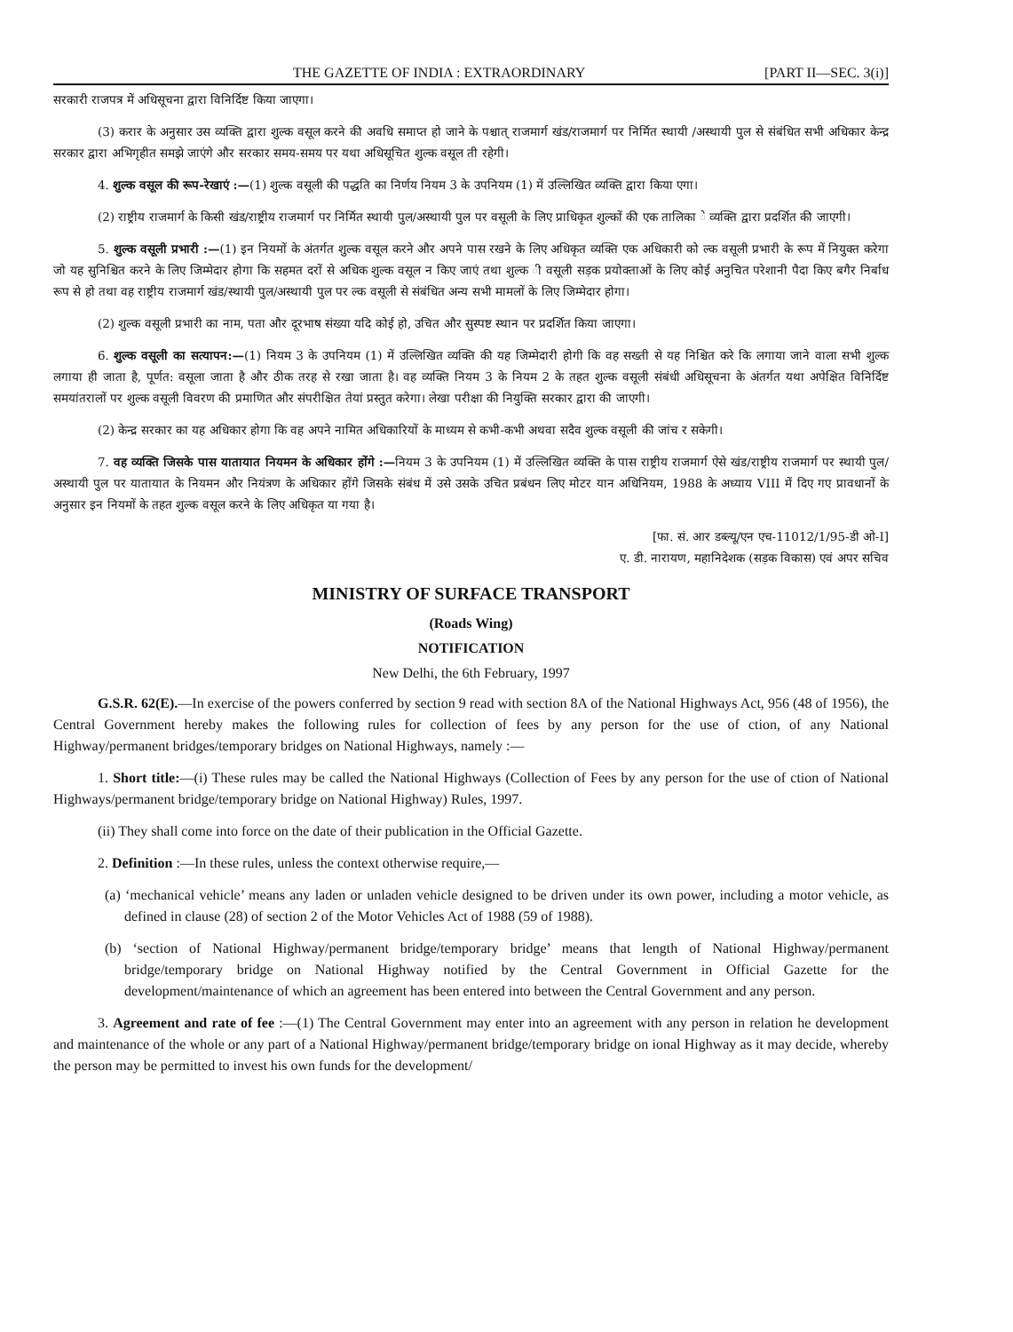THE GAZETTE OF INDIA : EXTRAORDINARY [PART II—SEC. 3(i)]
सरकारी राजपत्र में अधिसूचना द्वारा विनिर्दिष्ट किया जाएगा।
(3) करार के अनुसार उस व्यक्ति द्वारा शुल्क वसूल करने की अवधि समाप्त हो जाने के पश्चात् राजमार्ग खंड/राजमार्ग पर निर्मित स्थायी /अस्थायी पुल से संबंधित सभी अधिकार केन्द्र सरकार द्वारा अभिगृहीत समझे जाएंगे और सरकार समय-समय पर यथा अधिसूचित शुल्क वसूल ती रहेगी।
4. शुल्क वसूल की रूप-रेखाएं :—(1) शुल्क वसूली की पद्धति का निर्णय नियम 3 के उपनियम (1) में उल्लिखित व्यक्ति द्वारा किया एगा।
(2) राष्ट्रीय राजमार्ग के किसी खंड/राष्ट्रीय राजमार्ग पर निर्मित स्थायी पुल/अस्थायी पुल पर वसूली के लिए प्राधिकृत शुल्कों की एक तालिका े व्यक्ति द्वारा प्रदर्शित की जाएगी।
5. शुल्क वसूली प्रभारी :—(1) इन नियमों के अंतर्गत शुल्क वसूल करने और अपने पास रखने के लिए अधिकृत व्यक्ति एक अधिकारी को ल्क वसूली प्रभारी के रूप में नियुक्त करेगा जो यह सुनिश्चित करने के लिए जिम्मेदार होगा कि सहमत दरों से अधिक शुल्क वसूल न किए जाएं तथा शुल्क ी वसूली सड़क प्रयोक्ताओं के लिए कोई अनुचित परेशानी पैदा किए बगैर निर्बाध रूप से हो तथा वह राष्ट्रीय राजमार्ग खंड/स्थायी पुल/अस्थायी पुल पर ल्क वसूली से संबंधित अन्य सभी मामलों के लिए जिम्मेदार होगा।
(2) शुल्क वसूली प्रभारी का नाम, पता और दूरभाष संख्या यदि कोई हो, उचित और सुस्पष्ट स्थान पर प्रदर्शित किया जाएगा।
6. शुल्क वसूली का सत्यापन:—(1) नियम 3 के उपनियम (1) में उल्लिखित व्यक्ति की यह जिम्मेदारी होगी कि वह सख्ती से यह निश्चित करे कि लगाया जाने वाला सभी शुल्क लगाया ही जाता है, पूर्णत: वसूला जाता है और ठीक तरह से रखा जाता है। वह व्यक्ति नियम 3 के नियम 2 के तहत शुल्क वसूली संबंधी अधिसूचना के अंतर्गत यथा अपेक्षित विनिर्दिष्ट समयांतरालों पर शुल्क वसूली विवरण की प्रमाणित और संपरीक्षित तेयां प्रस्तुत करेगा। लेखा परीक्षा की नियुक्ति सरकार द्वारा की जाएगी।
(2) केन्द्र सरकार का यह अधिकार होगा कि वह अपने नामित अधिकारियों के माध्यम से कभी-कभी अथवा सदैव शुल्क वसूली की जांच र सकेगी।
7. वह व्यक्ति जिसके पास यातायात नियमन के अधिकार होंगे :—नियम 3 के उपनियम (1) में उल्लिखित व्यक्ति के पास राष्ट्रीय राजमार्ग ऐसे खंड/राष्ट्रीय राजमार्ग पर स्थायी पुल/अस्थायी पुल पर यातायात के नियमन और नियंत्रण के अधिकार होंगे जिसके संबंध में उसे उसके उचित प्रबंधन लिए मोटर यान अधिनियम, 1988 के अध्याय VIII में दिए गए प्रावधानों के अनुसार इन नियमों के तहत शुल्क वसूल करने के लिए अधिकृत या गया है।
[फा. सं. आर डब्ल्यू/एन एच-11012/1/95-डी ओ-I]
ए. डी. नारायण, महानिदेशक (सड़क विकास) एवं अपर सचिव
MINISTRY OF SURFACE TRANSPORT
(Roads Wing)
NOTIFICATION
New Delhi, the 6th February, 1997
G.S.R. 62(E).—In exercise of the powers conferred by section 9 read with section 8A of the National Highways Act, 956 (48 of 1956), the Central Government hereby makes the following rules for collection of fees by any person for the use of ction, of any National Highway/permanent bridges/temporary bridges on National Highways, namely :—
1. Short title:—(i) These rules may be called the National Highways (Collection of Fees by any person for the use of ction of National Highways/permanent bridge/temporary bridge on National Highway) Rules, 1997.
(ii) They shall come into force on the date of their publication in the Official Gazette.
2. Definition :—In these rules, unless the context otherwise require,—
(a) ‘mechanical vehicle’ means any laden or unladen vehicle designed to be driven under its own power, including a motor vehicle, as defined in clause (28) of section 2 of the Motor Vehicles Act of 1988 (59 of 1988).
(b) ‘section of National Highway/permanent bridge/temporary bridge’ means that length of National Highway/permanent bridge/temporary bridge on National Highway notified by the Central Government in Official Gazette for the development/maintenance of which an agreement has been entered into between the Central Government and any person.
3. Agreement and rate of fee :—(1) The Central Government may enter into an agreement with any person in relation he development and maintenance of the whole or any part of a National Highway/permanent bridge/temporary bridge on ional Highway as it may decide, whereby the person may be permitted to invest his own funds for the development/